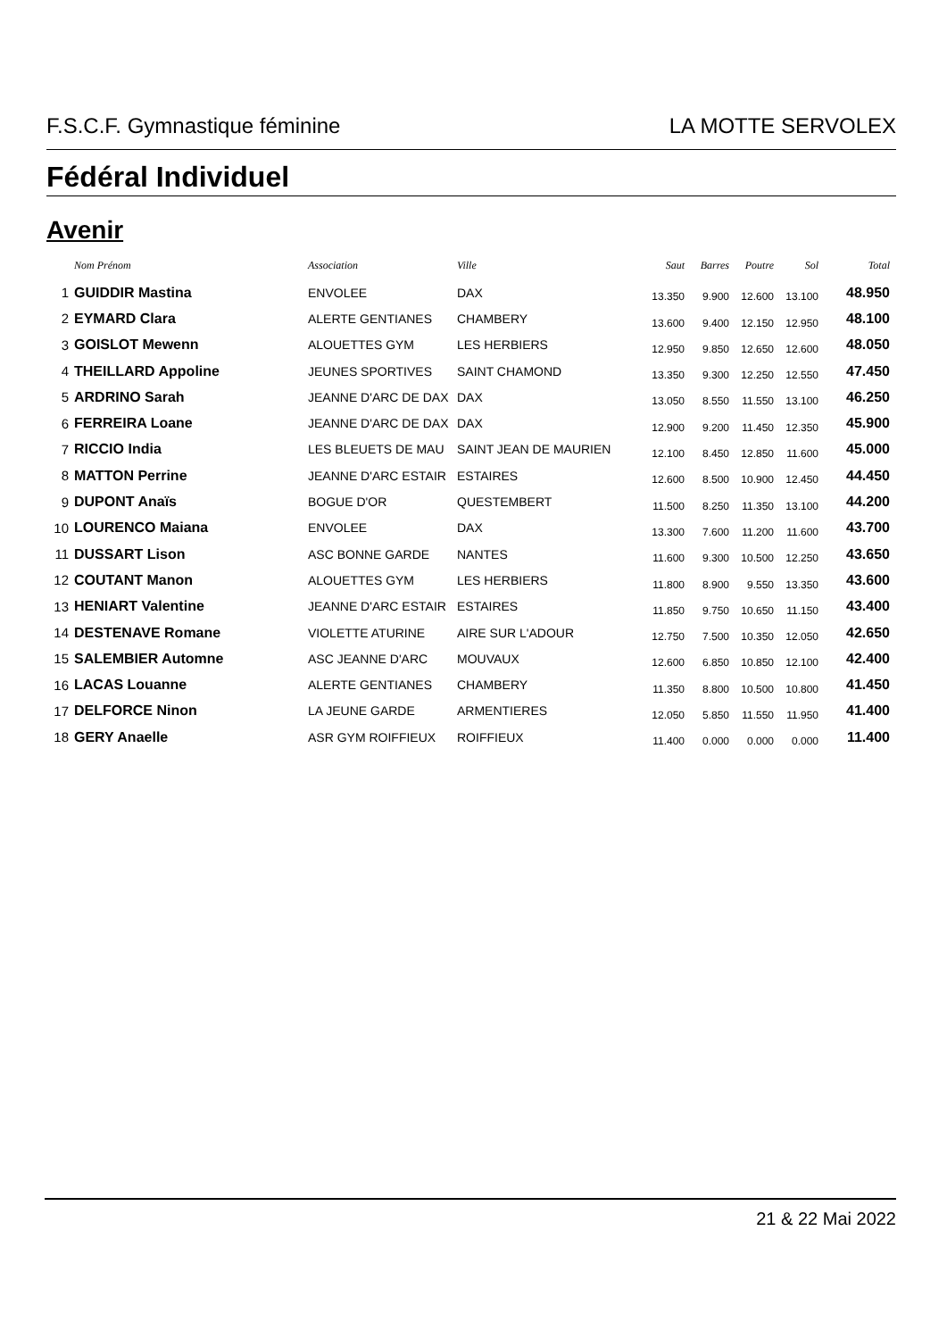F.S.C.F. Gymnastique féminine LA MOTTE SERVOLEX
Fédéral Individuel
Avenir
| | Nom Prénom | Association | Ville | Saut | Barres | Poutre | Sol | Total |
| --- | --- | --- | --- | --- | --- | --- | --- | --- |
| 1 | GUIDDIR Mastina | ENVOLEE | DAX | 13.350 | 9.900 | 12.600 | 13.100 | 48.950 |
| 2 | EYMARD Clara | ALERTE GENTIANES | CHAMBERY | 13.600 | 9.400 | 12.150 | 12.950 | 48.100 |
| 3 | GOISLOT Mewenn | ALOUETTES GYM | LES HERBIERS | 12.950 | 9.850 | 12.650 | 12.600 | 48.050 |
| 4 | THEILLARD Appoline | JEUNES SPORTIVES | SAINT CHAMOND | 13.350 | 9.300 | 12.250 | 12.550 | 47.450 |
| 5 | ARDRINO Sarah | JEANNE D'ARC DE DAX | DAX | 13.050 | 8.550 | 11.550 | 13.100 | 46.250 |
| 6 | FERREIRA Loane | JEANNE D'ARC DE DAX | DAX | 12.900 | 9.200 | 11.450 | 12.350 | 45.900 |
| 7 | RICCIO India | LES BLEUETS DE MAU | SAINT JEAN DE MAURIEN | 12.100 | 8.450 | 12.850 | 11.600 | 45.000 |
| 8 | MATTON Perrine | JEANNE D'ARC ESTAIR | ESTAIRES | 12.600 | 8.500 | 10.900 | 12.450 | 44.450 |
| 9 | DUPONT Anaïs | BOGUE D'OR | QUESTEMBERT | 11.500 | 8.250 | 11.350 | 13.100 | 44.200 |
| 10 | LOURENCO Maiana | ENVOLEE | DAX | 13.300 | 7.600 | 11.200 | 11.600 | 43.700 |
| 11 | DUSSART Lison | ASC BONNE GARDE | NANTES | 11.600 | 9.300 | 10.500 | 12.250 | 43.650 |
| 12 | COUTANT Manon | ALOUETTES GYM | LES HERBIERS | 11.800 | 8.900 | 9.550 | 13.350 | 43.600 |
| 13 | HENIART Valentine | JEANNE D'ARC ESTAIR | ESTAIRES | 11.850 | 9.750 | 10.650 | 11.150 | 43.400 |
| 14 | DESTENAVE Romane | VIOLETTE ATURINE | AIRE SUR L'ADOUR | 12.750 | 7.500 | 10.350 | 12.050 | 42.650 |
| 15 | SALEMBIER Automne | ASC JEANNE D'ARC | MOUVAUX | 12.600 | 6.850 | 10.850 | 12.100 | 42.400 |
| 16 | LACAS Louanne | ALERTE GENTIANES | CHAMBERY | 11.350 | 8.800 | 10.500 | 10.800 | 41.450 |
| 17 | DELFORCE Ninon | LA JEUNE GARDE | ARMENTIERES | 12.050 | 5.850 | 11.550 | 11.950 | 41.400 |
| 18 | GERY Anaelle | ASR GYM ROIFFIEUX | ROIFFIEUX | 11.400 | 0.000 | 0.000 | 0.000 | 11.400 |
21 & 22 Mai 2022